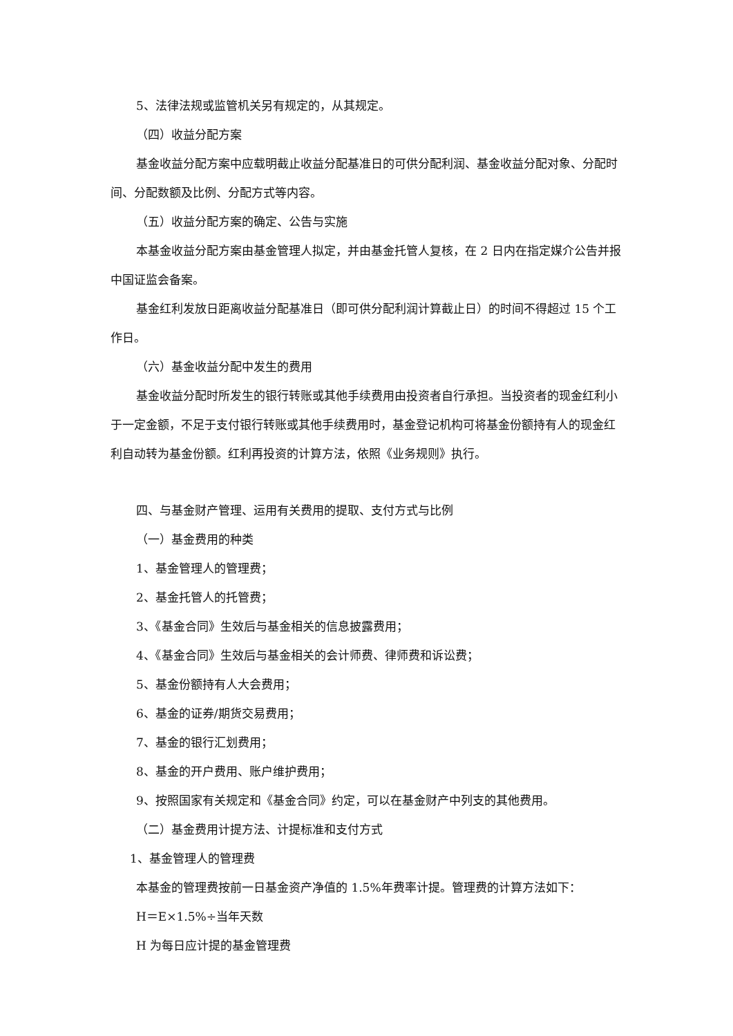5、法律法规或监管机关另有规定的，从其规定。
（四）收益分配方案
基金收益分配方案中应载明截止收益分配基准日的可供分配利润、基金收益分配对象、分配时间、分配数额及比例、分配方式等内容。
（五）收益分配方案的确定、公告与实施
本基金收益分配方案由基金管理人拟定，并由基金托管人复核，在 2 日内在指定媒介公告并报中国证监会备案。
基金红利发放日距离收益分配基准日（即可供分配利润计算截止日）的时间不得超过 15 个工作日。
（六）基金收益分配中发生的费用
基金收益分配时所发生的银行转账或其他手续费用由投资者自行承担。当投资者的现金红利小于一定金额，不足于支付银行转账或其他手续费用时，基金登记机构可将基金份额持有人的现金红利自动转为基金份额。红利再投资的计算方法，依照《业务规则》执行。
四、与基金财产管理、运用有关费用的提取、支付方式与比例
（一）基金费用的种类
1、基金管理人的管理费；
2、基金托管人的托管费；
3、《基金合同》生效后与基金相关的信息披露费用；
4、《基金合同》生效后与基金相关的会计师费、律师费和诉讼费；
5、基金份额持有人大会费用；
6、基金的证券/期货交易费用；
7、基金的银行汇划费用；
8、基金的开户费用、账户维护费用；
9、按照国家有关规定和《基金合同》约定，可以在基金财产中列支的其他费用。
（二）基金费用计提方法、计提标准和支付方式
1、基金管理人的管理费
本基金的管理费按前一日基金资产净值的 1.5%年费率计提。管理费的计算方法如下：
H＝E×1.5%÷当年天数
H 为每日应计提的基金管理费